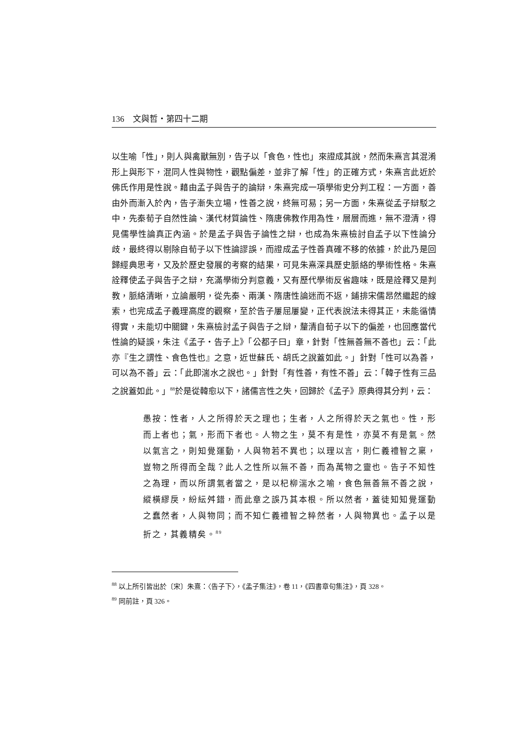136　文與哲・第四十二期
以生喻「性」，則人與禽獸無別，告子以「食色，性也」來證成其說，然而朱熹言其混淆形上與形下，混同人性與物性，觀點偏差，並非了解「性」的正確方式，朱熹言此近於佛氏作用是性說。藉由孟子與告子的論辯，朱熹完成一項學術史分判工程：一方面，善由外而漸入於內，告子漸失立場，性善之說，終無可易；另一方面，朱熹從孟子辯駁之中，先秦荀子自然性論、漢代材質論性、隋唐佛教作用為性，層層而進，無不澄清，得見儒學性論真正內涵。於是孟子與告子論性之辯，也成為朱熹檢討自孟子以下性論分歧，最終得以剔除自荀子以下性論謬誤，而證成孟子性善真確不移的依據，於此乃是回歸經典思考，又及於歷史發展的考察的結果，可見朱熹深具歷史脈絡的學術性格。朱熹詮釋使孟子與告子之辯，充滿學術分判意義，又有歷代學術反省趣味，既是詮釋又是判教，脈絡清晰，立論嚴明，從先秦、兩漢、隋唐性論迷而不返，鋪排宋儒昂然繼起的線索，也完成孟子義理高度的觀察，至於告子屢屈屢變，正代表說法未得其正，未能循情得實，未能切中關鍵，朱熹檢討孟子與告子之辯，釐清自荀子以下的偏差，也回應當代性論的疑誤，朱注《孟子・告子上》「公都子曰」章，針對「性無善無不善也」云：「此亦『生之謂性、食色性也』之意，近世蘇氏、胡氏之說蓋如此。」針對「性可以為善，可以為不善」云：「此即湍水之說也。」針對「有性善，有性不善」云：「韓子性有三品之說蓋如此。」<sup>88</sup>於是從韓愈以下，諸儒言性之失，回歸於《孟子》原典得其分判，云：
愚按：性者，人之所得於天之理也；生者，人之所得於天之氣也。性，形而上者也；氣，形而下者也。人物之生，莫不有是性，亦莫不有是氣。然以氣言之，則知覺運動，人與物若不異也；以理以言，則仁義禮智之稟，豈物之所得而全哉？此人之性所以無不善，而為萬物之靈也。告子不知性之為理，而以所謂氣者當之，是以杞柳湍水之喻，食色無善無不善之說，縱橫繆戾，紛紜舛錯，而此章之誤乃其本根。所以然者，蓋徒知知覺運動之蠢然者，人與物同；而不知仁義禮智之粹然者，人與物異也。孟子以是折之，其義精矣。<sup>89</sup>
<sup>88</sup> 以上所引皆出於〔宋〕朱熹：〈告子下〉，《孟子集注》，卷 11，《四書章句集注》，頁 328。
<sup>89</sup> 同前註，頁 326。